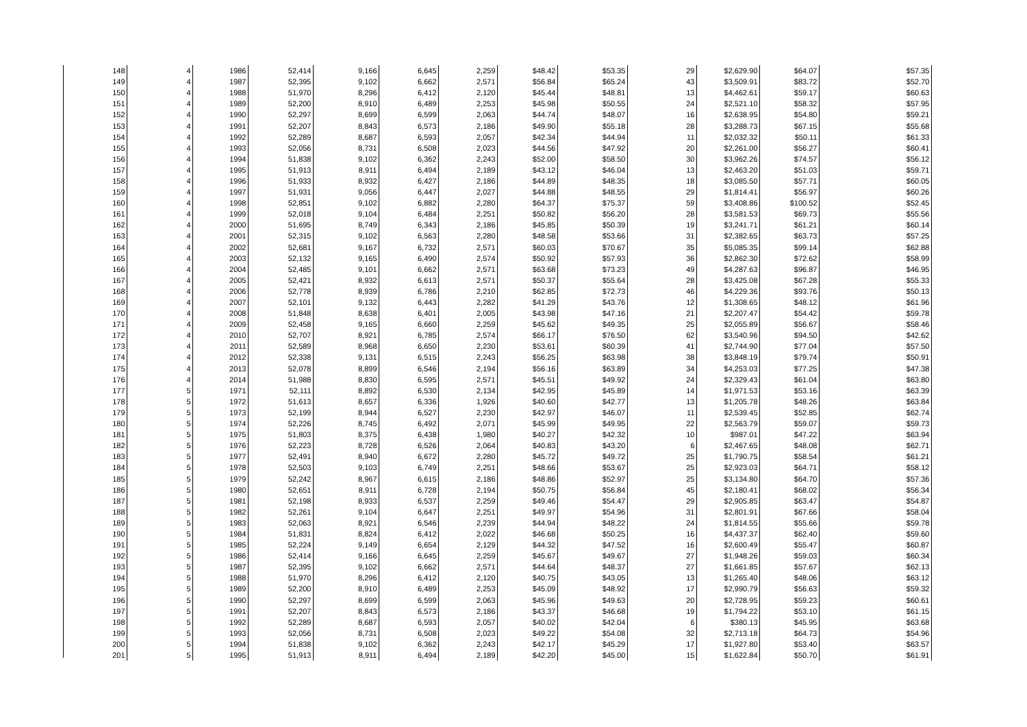| 148 | 4 | 1986 | 52,414 | 9,166 | 6,645 | 2,259 | $48.42 | $53.35 | 29 | $2,629.90 | $64.07 | $57.35 |
| 149 | 4 | 1987 | 52,395 | 9,102 | 6,662 | 2,571 | $56.84 | $65.24 | 43 | $3,509.91 | $83.72 | $52.70 |
| 150 | 4 | 1988 | 51,970 | 8,296 | 6,412 | 2,120 | $45.44 | $48.81 | 13 | $4,462.61 | $59.17 | $60.63 |
| 151 | 4 | 1989 | 52,200 | 8,910 | 6,489 | 2,253 | $45.98 | $50.55 | 24 | $2,521.10 | $58.32 | $57.95 |
| 152 | 4 | 1990 | 52,297 | 8,699 | 6,599 | 2,063 | $44.74 | $48.07 | 16 | $2,638.95 | $54.80 | $59.21 |
| 153 | 4 | 1991 | 52,207 | 8,843 | 6,573 | 2,186 | $49.90 | $55.18 | 28 | $3,288.73 | $67.15 | $55.68 |
| 154 | 4 | 1992 | 52,289 | 8,687 | 6,593 | 2,057 | $42.34 | $44.94 | 11 | $2,032.32 | $50.11 | $61.33 |
| 155 | 4 | 1993 | 52,056 | 8,731 | 6,508 | 2,023 | $44.56 | $47.92 | 20 | $2,261.00 | $56.27 | $60.41 |
| 156 | 4 | 1994 | 51,838 | 9,102 | 6,362 | 2,243 | $52.00 | $58.50 | 30 | $3,962.26 | $74.57 | $56.12 |
| 157 | 4 | 1995 | 51,913 | 8,911 | 6,494 | 2,189 | $43.12 | $46.04 | 13 | $2,463.20 | $51.03 | $59.71 |
| 158 | 4 | 1996 | 51,933 | 8,932 | 6,427 | 2,186 | $44.89 | $48.35 | 18 | $3,085.50 | $57.71 | $60.05 |
| 159 | 4 | 1997 | 51,931 | 9,056 | 6,447 | 2,027 | $44.88 | $48.55 | 29 | $1,814.41 | $56.97 | $60.26 |
| 160 | 4 | 1998 | 52,851 | 9,102 | 6,882 | 2,280 | $64.37 | $75.37 | 59 | $3,408.86 | $100.52 | $52.45 |
| 161 | 4 | 1999 | 52,018 | 9,104 | 6,484 | 2,251 | $50.82 | $56.20 | 28 | $3,581.53 | $69.73 | $55.56 |
| 162 | 4 | 2000 | 51,695 | 8,749 | 6,343 | 2,186 | $45.85 | $50.39 | 19 | $3,241.71 | $61.21 | $60.14 |
| 163 | 4 | 2001 | 52,315 | 9,102 | 6,563 | 2,280 | $48.58 | $53.66 | 31 | $2,382.65 | $63.73 | $57.25 |
| 164 | 4 | 2002 | 52,681 | 9,167 | 6,732 | 2,571 | $60.03 | $70.67 | 35 | $5,085.35 | $99.14 | $62.88 |
| 165 | 4 | 2003 | 52,132 | 9,165 | 6,490 | 2,574 | $50.92 | $57.93 | 36 | $2,862.30 | $72.62 | $58.99 |
| 166 | 4 | 2004 | 52,485 | 9,101 | 6,662 | 2,571 | $63.68 | $73.23 | 49 | $4,287.63 | $96.87 | $46.95 |
| 167 | 4 | 2005 | 52,421 | 8,932 | 6,613 | 2,571 | $50.37 | $55.64 | 28 | $3,425.08 | $67.28 | $55.33 |
| 168 | 4 | 2006 | 52,778 | 8,939 | 6,786 | 2,210 | $62.85 | $72.73 | 46 | $4,229.36 | $93.76 | $50.13 |
| 169 | 4 | 2007 | 52,101 | 9,132 | 6,443 | 2,282 | $41.29 | $43.76 | 12 | $1,308.65 | $48.12 | $61.96 |
| 170 | 4 | 2008 | 51,848 | 8,638 | 6,401 | 2,005 | $43.98 | $47.16 | 21 | $2,207.47 | $54.42 | $59.78 |
| 171 | 4 | 2009 | 52,458 | 9,165 | 6,660 | 2,259 | $45.62 | $49.35 | 25 | $2,055.89 | $56.67 | $58.46 |
| 172 | 4 | 2010 | 52,707 | 8,921 | 6,785 | 2,574 | $66.17 | $76.50 | 62 | $3,540.96 | $94.50 | $42.62 |
| 173 | 4 | 2011 | 52,589 | 8,968 | 6,650 | 2,230 | $53.61 | $60.39 | 41 | $2,744.90 | $77.04 | $57.50 |
| 174 | 4 | 2012 | 52,338 | 9,131 | 6,515 | 2,243 | $56.25 | $63.98 | 38 | $3,848.19 | $79.74 | $50.91 |
| 175 | 4 | 2013 | 52,078 | 8,899 | 6,546 | 2,194 | $56.16 | $63.89 | 34 | $4,253.03 | $77.25 | $47.38 |
| 176 | 4 | 2014 | 51,988 | 8,830 | 6,595 | 2,571 | $45.51 | $49.92 | 24 | $2,329.43 | $61.04 | $63.80 |
| 177 | 5 | 1971 | 52,111 | 8,892 | 6,530 | 2,134 | $42.95 | $45.89 | 14 | $1,971.53 | $53.16 | $63.39 |
| 178 | 5 | 1972 | 51,613 | 8,657 | 6,336 | 1,926 | $40.60 | $42.77 | 13 | $1,205.78 | $48.26 | $63.84 |
| 179 | 5 | 1973 | 52,199 | 8,944 | 6,527 | 2,230 | $42.97 | $46.07 | 11 | $2,539.45 | $52.85 | $62.74 |
| 180 | 5 | 1974 | 52,226 | 8,745 | 6,492 | 2,071 | $45.99 | $49.95 | 22 | $2,563.79 | $59.07 | $59.73 |
| 181 | 5 | 1975 | 51,803 | 8,375 | 6,438 | 1,980 | $40.27 | $42.32 | 10 | $987.01 | $47.22 | $63.94 |
| 182 | 5 | 1976 | 52,223 | 8,728 | 6,526 | 2,064 | $40.83 | $43.20 | 6 | $2,467.65 | $48.08 | $62.71 |
| 183 | 5 | 1977 | 52,491 | 8,940 | 6,672 | 2,280 | $45.72 | $49.72 | 25 | $1,790.75 | $58.54 | $61.21 |
| 184 | 5 | 1978 | 52,503 | 9,103 | 6,749 | 2,251 | $48.66 | $53.67 | 25 | $2,923.03 | $64.71 | $58.12 |
| 185 | 5 | 1979 | 52,242 | 8,967 | 6,615 | 2,186 | $48.86 | $52.97 | 25 | $3,134.80 | $64.70 | $57.36 |
| 186 | 5 | 1980 | 52,651 | 8,911 | 6,728 | 2,194 | $50.75 | $56.84 | 45 | $2,180.41 | $68.02 | $56.34 |
| 187 | 5 | 1981 | 52,198 | 8,933 | 6,537 | 2,259 | $49.46 | $54.47 | 29 | $2,905.85 | $63.47 | $54.87 |
| 188 | 5 | 1982 | 52,261 | 9,104 | 6,647 | 2,251 | $49.97 | $54.96 | 31 | $2,801.91 | $67.66 | $58.04 |
| 189 | 5 | 1983 | 52,063 | 8,921 | 6,546 | 2,239 | $44.94 | $48.22 | 24 | $1,814.55 | $55.66 | $59.78 |
| 190 | 5 | 1984 | 51,831 | 8,824 | 6,412 | 2,022 | $46.68 | $50.25 | 16 | $4,437.37 | $62.40 | $59.60 |
| 191 | 5 | 1985 | 52,224 | 9,149 | 6,654 | 2,129 | $44.32 | $47.52 | 16 | $2,600.49 | $55.47 | $60.87 |
| 192 | 5 | 1986 | 52,414 | 9,166 | 6,645 | 2,259 | $45.67 | $49.67 | 27 | $1,948.26 | $59.03 | $60.34 |
| 193 | 5 | 1987 | 52,395 | 9,102 | 6,662 | 2,571 | $44.64 | $48.37 | 27 | $1,661.85 | $57.67 | $62.13 |
| 194 | 5 | 1988 | 51,970 | 8,296 | 6,412 | 2,120 | $40.75 | $43.05 | 13 | $1,265.40 | $48.06 | $63.12 |
| 195 | 5 | 1989 | 52,200 | 8,910 | 6,489 | 2,253 | $45.09 | $48.92 | 17 | $2,990.79 | $56.63 | $59.32 |
| 196 | 5 | 1990 | 52,297 | 8,699 | 6,599 | 2,063 | $45.96 | $49.63 | 20 | $2,728.95 | $59.23 | $60.61 |
| 197 | 5 | 1991 | 52,207 | 8,843 | 6,573 | 2,186 | $43.37 | $46.68 | 19 | $1,794.22 | $53.10 | $61.15 |
| 198 | 5 | 1992 | 52,289 | 8,687 | 6,593 | 2,057 | $40.02 | $42.04 | 6 | $380.13 | $45.95 | $63.68 |
| 199 | 5 | 1993 | 52,056 | 8,731 | 6,508 | 2,023 | $49.22 | $54.08 | 32 | $2,713.18 | $64.73 | $54.96 |
| 200 | 5 | 1994 | 51,838 | 9,102 | 6,362 | 2,243 | $42.17 | $45.29 | 17 | $1,927.80 | $53.40 | $63.57 |
| 201 | 5 | 1995 | 51,913 | 8,911 | 6,494 | 2,189 | $42.20 | $45.00 | 15 | $1,622.84 | $50.70 | $61.91 |